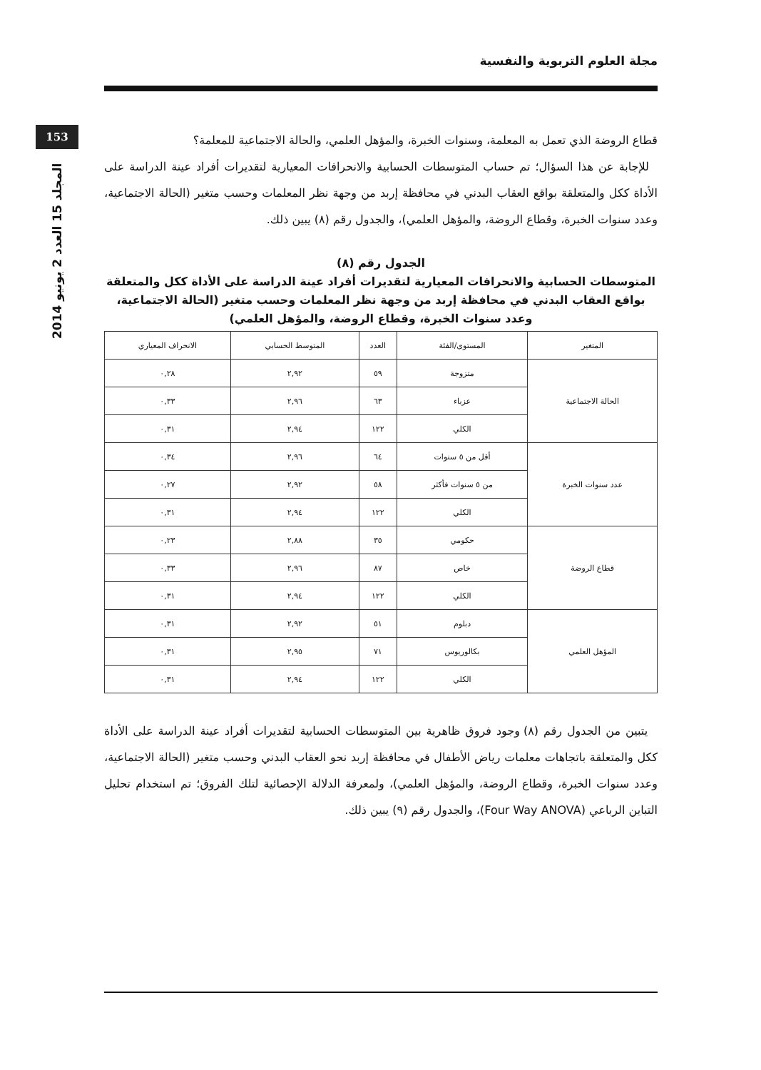مجلة العلوم التربوية والنفسية
153
المجلد 15 العدد 2 يونيو 2014
قطاع الروضة الذي تعمل به المعلمة، وسنوات الخبرة، والمؤهل العلمي، والحالة الاجتماعية للمعلمة؟
للإجابة عن هذا السؤال؛ تم حساب المتوسطات الحسابية والانحرافات المعيارية لتقديرات أفراد عينة الدراسة على الأداة ككل والمتعلقة بواقع العقاب البدني في محافظة إربد من وجهة نظر المعلمات وحسب متغير (الحالة الاجتماعية، وعدد سنوات الخبرة، وقطاع الروضة، والمؤهل العلمي)، والجدول رقم (٨) يبين ذلك.
الجدول رقم (٨)
المتوسطات الحسابية والانحرافات المعيارية لتقديرات أفراد عينة الدراسة على الأداة ككل والمتعلقة بواقع العقاب البدني في محافظة إربد من وجهة نظر المعلمات وحسب متغير (الحالة الاجتماعية، وعدد سنوات الخبرة، وقطاع الروضة، والمؤهل العلمي)
| المتغير | المستوى/الفئة | العدد | المتوسط الحسابي | الانحراف المعياري |
| --- | --- | --- | --- | --- |
| الحالة الاجتماعية | متزوجة | ٥٩ | ٢,٩٢ | ٠,٢٨ |
| | عزباء | ٦٣ | ٢,٩٦ | ٠,٣٣ |
| | الكلي | ١٢٢ | ٢,٩٤ | ٠,٣١ |
| عدد سنوات الخبرة | أقل من ٥ سنوات | ٦٤ | ٢,٩٦ | ٠,٣٤ |
| | من ٥ سنوات فأكثر | ٥٨ | ٢,٩٢ | ٠,٢٧ |
| | الكلي | ١٢٢ | ٢,٩٤ | ٠,٣١ |
| قطاع الروضة | حكومي | ٣٥ | ٢,٨٨ | ٠,٢٣ |
| | خاص | ٨٧ | ٢,٩٦ | ٠,٣٣ |
| | الكلي | ١٢٢ | ٢,٩٤ | ٠,٣١ |
| المؤهل العلمي | دبلوم | ٥١ | ٢,٩٢ | ٠,٣١ |
| | بكالوريوس | ٧١ | ٢,٩٥ | ٠,٣١ |
| | الكلي | ١٢٢ | ٢,٩٤ | ٠,٣١ |
يتبين من الجدول رقم (٨) وجود فروق ظاهرية بين المتوسطات الحسابية لتقديرات أفراد عينة الدراسة على الأداة ككل والمتعلقة باتجاهات معلمات رياض الأطفال في محافظة إربد نحو العقاب البدني وحسب متغير (الحالة الاجتماعية، وعدد سنوات الخبرة، وقطاع الروضة، والمؤهل العلمي)، ولمعرفة الدلالة الإحصائية لتلك الفروق؛ تم استخدام تحليل التباين الرباعي (Four Way ANOVA)، والجدول رقم (٩) يبين ذلك.